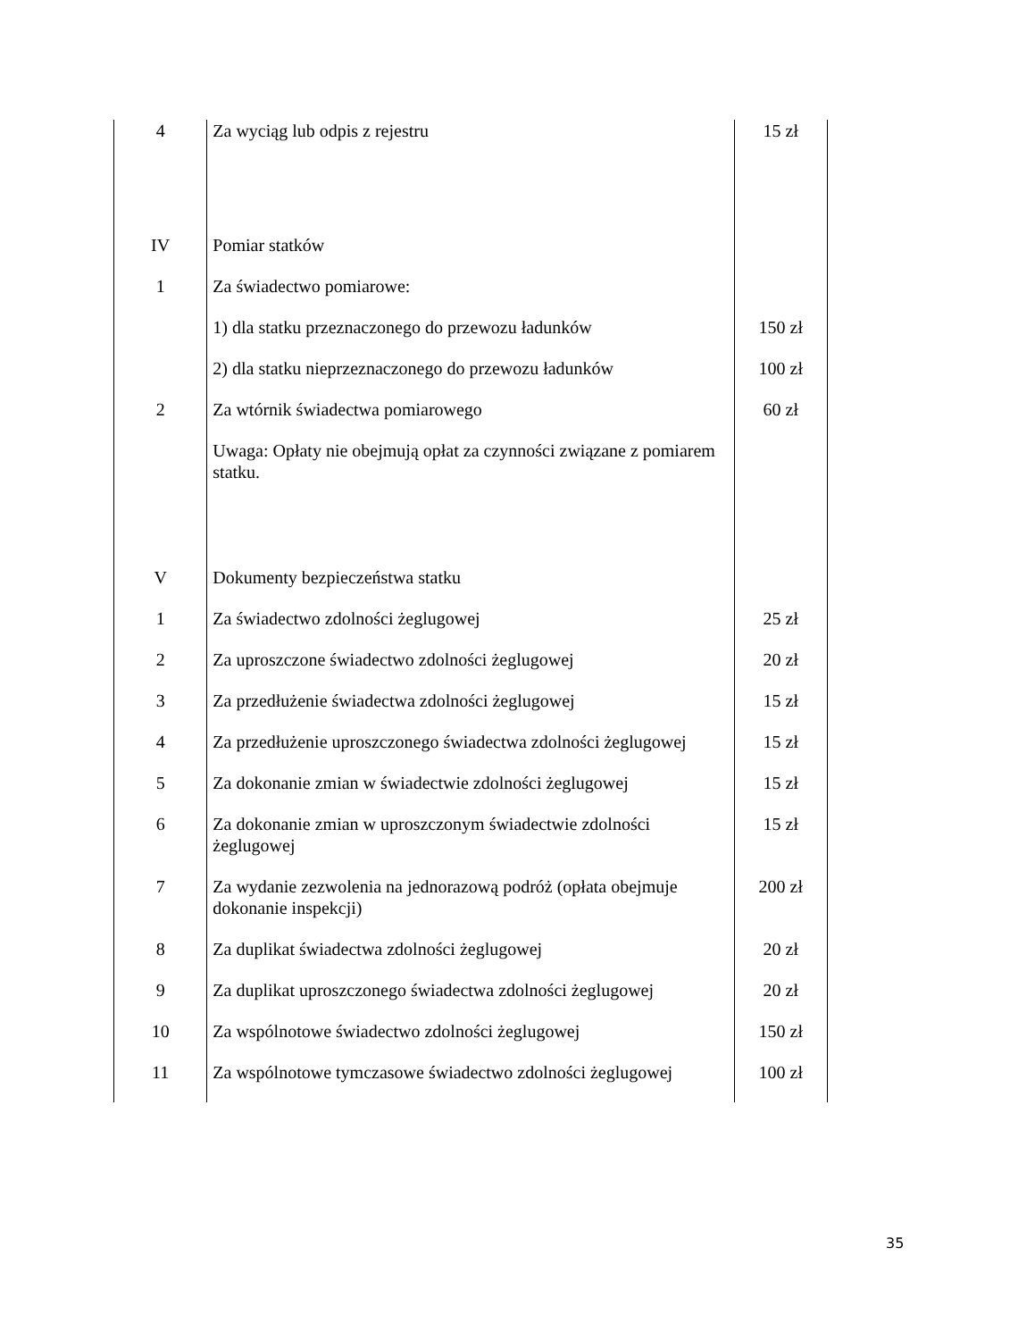| 4 | Za wyciąg lub odpis z rejestru | 15 zł |
| IV | Pomiar statków | |
| 1 | Za świadectwo pomiarowe: | |
| | 1) dla statku przeznaczonego do przewozu ładunków | 150 zł |
| | 2) dla statku nieprzeznaczonego do przewozu ładunków | 100 zł |
| 2 | Za wtórnik świadectwa pomiarowego | 60 zł |
| | Uwaga: Opłaty nie obejmują opłat za czynności związane z pomiarem statku. | |
| V | Dokumenty bezpieczeństwa statku | |
| 1 | Za świadectwo zdolności żeglugowej | 25 zł |
| 2 | Za uproszczone świadectwo zdolności żeglugowej | 20 zł |
| 3 | Za przedłużenie świadectwa zdolności żeglugowej | 15 zł |
| 4 | Za przedłużenie uproszczonego świadectwa zdolności żeglugowej | 15 zł |
| 5 | Za dokonanie zmian w świadectwie zdolności żeglugowej | 15 zł |
| 6 | Za dokonanie zmian w uproszczonym świadectwie zdolności żeglugowej | 15 zł |
| 7 | Za wydanie zezwolenia na jednorazową podróż (opłata obejmuje dokonanie inspekcji) | 200 zł |
| 8 | Za duplikat świadectwa zdolności żeglugowej | 20 zł |
| 9 | Za duplikat uproszczonego świadectwa zdolności żeglugowej | 20 zł |
| 10 | Za wspólnotowe świadectwo zdolności żeglugowej | 150 zł |
| 11 | Za wspólnotowe tymczasowe świadectwo zdolności żeglugowej | 100 zł |
35